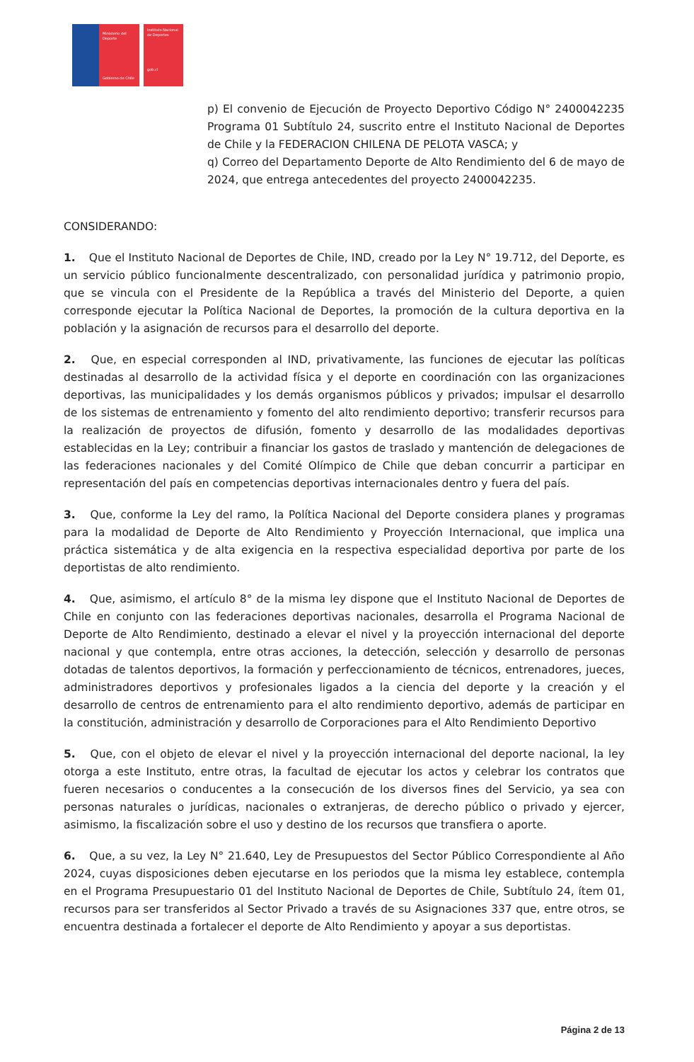Ministerio del Deporte
Gobierno de Chile
Instituto Nacional de Deportes
gob.cl
p) El convenio de Ejecución de Proyecto Deportivo Código N° 2400042235 Programa 01 Subtítulo 24, suscrito entre el Instituto Nacional de Deportes de Chile y la FEDERACION CHILENA DE PELOTA VASCA; y
q) Correo del Departamento Deporte de Alto Rendimiento del 6 de mayo de 2024, que entrega antecedentes del proyecto 2400042235.
CONSIDERANDO:
1. Que el Instituto Nacional de Deportes de Chile, IND, creado por la Ley N° 19.712, del Deporte, es un servicio público funcionalmente descentralizado, con personalidad jurídica y patrimonio propio, que se vincula con el Presidente de la República a través del Ministerio del Deporte, a quien corresponde ejecutar la Política Nacional de Deportes, la promoción de la cultura deportiva en la población y la asignación de recursos para el desarrollo del deporte.
2. Que, en especial corresponden al IND, privativamente, las funciones de ejecutar las políticas destinadas al desarrollo de la actividad física y el deporte en coordinación con las organizaciones deportivas, las municipalidades y los demás organismos públicos y privados; impulsar el desarrollo de los sistemas de entrenamiento y fomento del alto rendimiento deportivo; transferir recursos para la realización de proyectos de difusión, fomento y desarrollo de las modalidades deportivas establecidas en la Ley; contribuir a financiar los gastos de traslado y mantención de delegaciones de las federaciones nacionales y del Comité Olímpico de Chile que deban concurrir a participar en representación del país en competencias deportivas internacionales dentro y fuera del país.
3. Que, conforme la Ley del ramo, la Política Nacional del Deporte considera planes y programas para la modalidad de Deporte de Alto Rendimiento y Proyección Internacional, que implica una práctica sistemática y de alta exigencia en la respectiva especialidad deportiva por parte de los deportistas de alto rendimiento.
4. Que, asimismo, el artículo 8° de la misma ley dispone que el Instituto Nacional de Deportes de Chile en conjunto con las federaciones deportivas nacionales, desarrolla el Programa Nacional de Deporte de Alto Rendimiento, destinado a elevar el nivel y la proyección internacional del deporte nacional y que contempla, entre otras acciones, la detección, selección y desarrollo de personas dotadas de talentos deportivos, la formación y perfeccionamiento de técnicos, entrenadores, jueces, administradores deportivos y profesionales ligados a la ciencia del deporte y la creación y el desarrollo de centros de entrenamiento para el alto rendimiento deportivo, además de participar en la constitución, administración y desarrollo de Corporaciones para el Alto Rendimiento Deportivo
5. Que, con el objeto de elevar el nivel y la proyección internacional del deporte nacional, la ley otorga a este Instituto, entre otras, la facultad de ejecutar los actos y celebrar los contratos que fueren necesarios o conducentes a la consecución de los diversos fines del Servicio, ya sea con personas naturales o jurídicas, nacionales o extranjeras, de derecho público o privado y ejercer, asimismo, la fiscalización sobre el uso y destino de los recursos que transfiera o aporte.
6. Que, a su vez, la Ley N° 21.640, Ley de Presupuestos del Sector Público Correspondiente al Año 2024, cuyas disposiciones deben ejecutarse en los periodos que la misma ley establece, contempla en el Programa Presupuestario 01 del Instituto Nacional de Deportes de Chile, Subtítulo 24, ítem 01, recursos para ser transferidos al Sector Privado a través de su Asignaciones 337 que, entre otros, se encuentra destinada a fortalecer el deporte de Alto Rendimiento y apoyar a sus deportistas.
Página 2 de 13